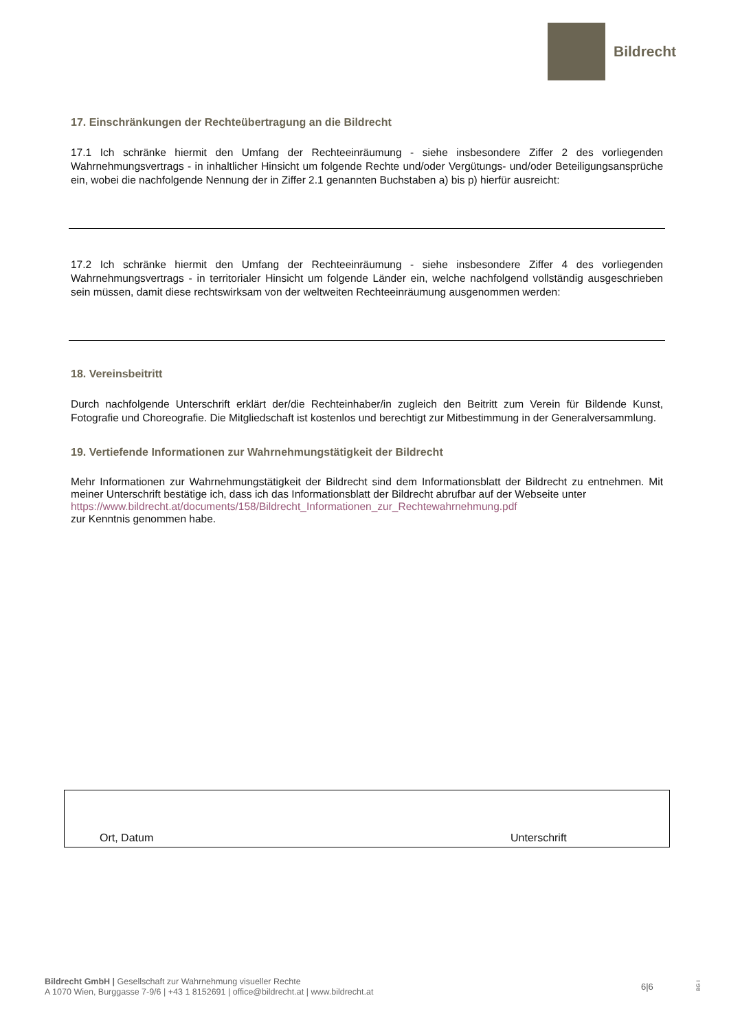Bildrecht
17. Einschränkungen der Rechteübertragung an die Bildrecht
17.1 Ich schränke hiermit den Umfang der Rechteeinräumung - siehe insbesondere Ziffer 2 des vorliegenden Wahrnehmungsvertrags - in inhaltlicher Hinsicht um folgende Rechte und/oder Vergütungs- und/oder Beteiligungsansprüche ein, wobei die nachfolgende Nennung der in Ziffer 2.1 genannten Buchstaben a) bis p) hierfür ausreicht:
17.2 Ich schränke hiermit den Umfang der Rechteeinräumung - siehe insbesondere Ziffer 4 des vorliegenden Wahrnehmungsvertrags - in territorialer Hinsicht um folgende Länder ein, welche nachfolgend vollständig ausgeschrieben sein müssen, damit diese rechtswirksam von der weltweiten Rechteeinräumung ausgenommen werden:
18. Vereinsbeitritt
Durch nachfolgende Unterschrift erklärt der/die Rechteinhaber/in zugleich den Beitritt zum Verein für Bildende Kunst, Fotografie und Choreografie. Die Mitgliedschaft ist kostenlos und berechtigt zur Mitbestimmung in der Generalversammlung.
19. Vertiefende Informationen zur Wahrnehmungstätigkeit der Bildrecht
Mehr Informationen zur Wahrnehmungstätigkeit der Bildrecht sind dem Informationsblatt der Bildrecht zu entnehmen. Mit meiner Unterschrift bestätige ich, dass ich das Informationsblatt der Bildrecht abrufbar auf der Webseite unter
https://www.bildrecht.at/documents/158/Bildrecht_Informationen_zur_Rechtewahrnehmung.pdf
zur Kenntnis genommen habe.
Ort, Datum Unterschrift
Bildrecht GmbH | Gesellschaft zur Wahrnehmung visueller Rechte
A 1070 Wien, Burggasse 7-9/6 | +43 1 8152691 | office@bildrecht.at | www.bildrecht.at
6|6
BG I